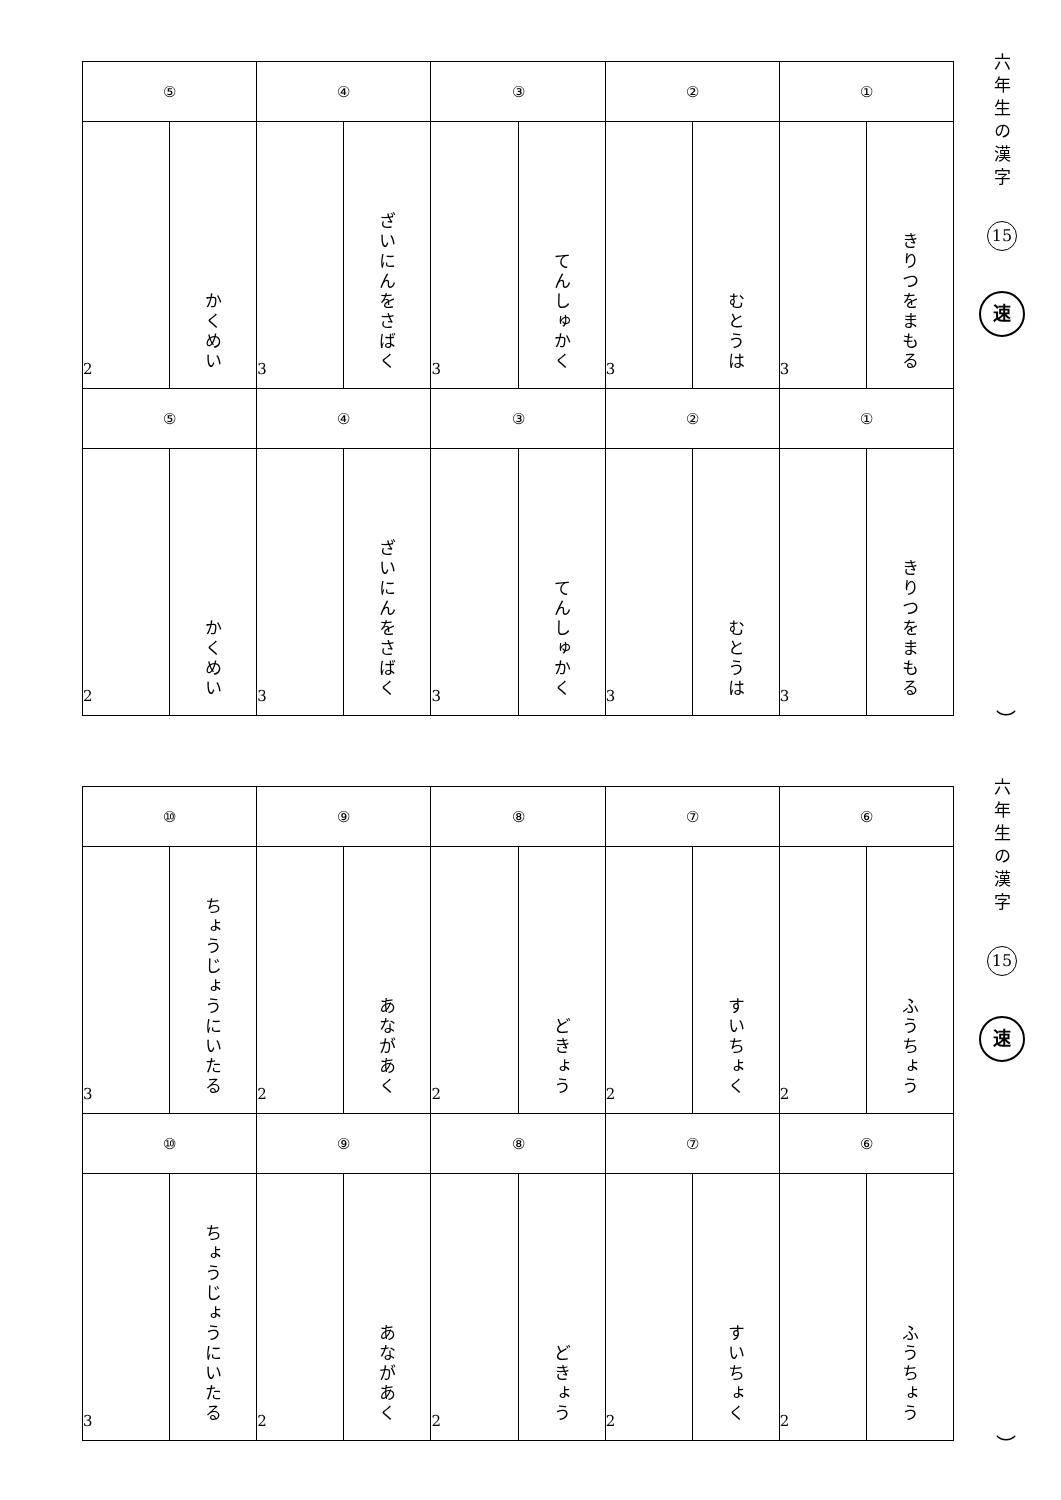| ① | | ② | | ③ | | ④ | | ⑤ | |
| --- | --- | --- | --- | --- | --- | --- | --- | --- | --- |
| きりつをまもる | 3 | むとうは | 3 | てんしゅかく | 3 | ざいにんをさばく | 3 | かくめい | 2 |
| ① | | ② | | ③ | | ④ | | ⑤ | |
| きりつをまもる | 3 | むとうは | 3 | てんしゅかく | 3 | ざいにんをさばく | 3 | かくめい | 2 |
六年生の漢字
15
速
）
| ⑥ | | ⑦ | | ⑧ | | ⑨ | | ⑩ | |
| --- | --- | --- | --- | --- | --- | --- | --- | --- | --- |
| ふうちょう | 2 | すいちょく | 2 | どきょう | 2 | あながあく | 2 | ちょうじょうにいたる | 3 |
| ⑥ | | ⑦ | | ⑧ | | ⑨ | | ⑩ | |
| ふうちょう | 2 | すいちょく | 2 | どきょう | 2 | あながあく | 2 | ちょうじょうにいたる | 3 |
六年生の漢字
15
速
）